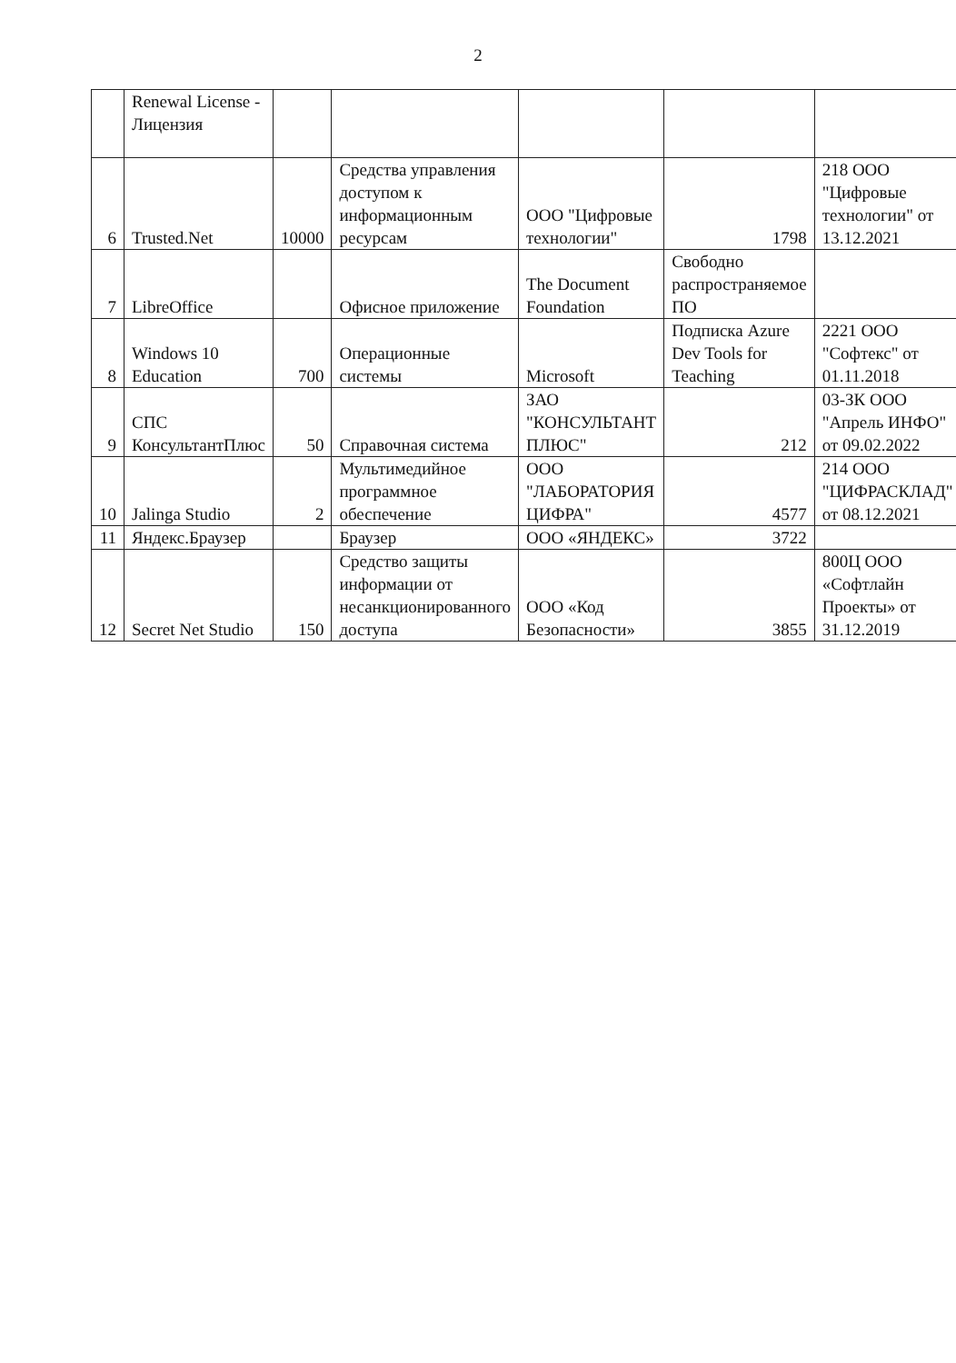2
| | Renewal License - Лицензия | | | | | |
| 6 | Trusted.Net | 10000 | Средства управления доступом к информационным ресурсам | ООО "Цифровые технологии" | 1798 | 218 ООО "Цифровые технологии" от 13.12.2021 |
| 7 | LibreOffice | | Офисное приложение | The Document Foundation | Свободно распространяемое ПО | |
| 8 | Windows 10 Education | 700 | Операционные системы | Microsoft | Подписка Azure Dev Tools for Teaching | 2221 ООО "Софтекс" от 01.11.2018 |
| 9 | СПС КонсультантПлюс | 50 | Справочная система | ЗАО "КОНСУЛЬТАНТ ПЛЮС" | 212 | 03-ЗК ООО "Апрель ИНФО" от 09.02.2022 |
| 10 | Jalinga Studio | 2 | Мультимедийное программное обеспечение | ООО "ЛАБОРАТОРИЯ ЦИФРА" | 4577 | 214 ООО "ЦИФРАСКЛАД" от 08.12.2021 |
| 11 | Яндекс.Браузер | | Браузер | ООО «ЯНДЕКС» | 3722 | |
| 12 | Secret Net Studio | 150 | Средство защиты информации от несанкционированного доступа | ООО «Код Безопасности» | 3855 | 800Ц ООО «Софтлайн Проекты» от 31.12.2019 |